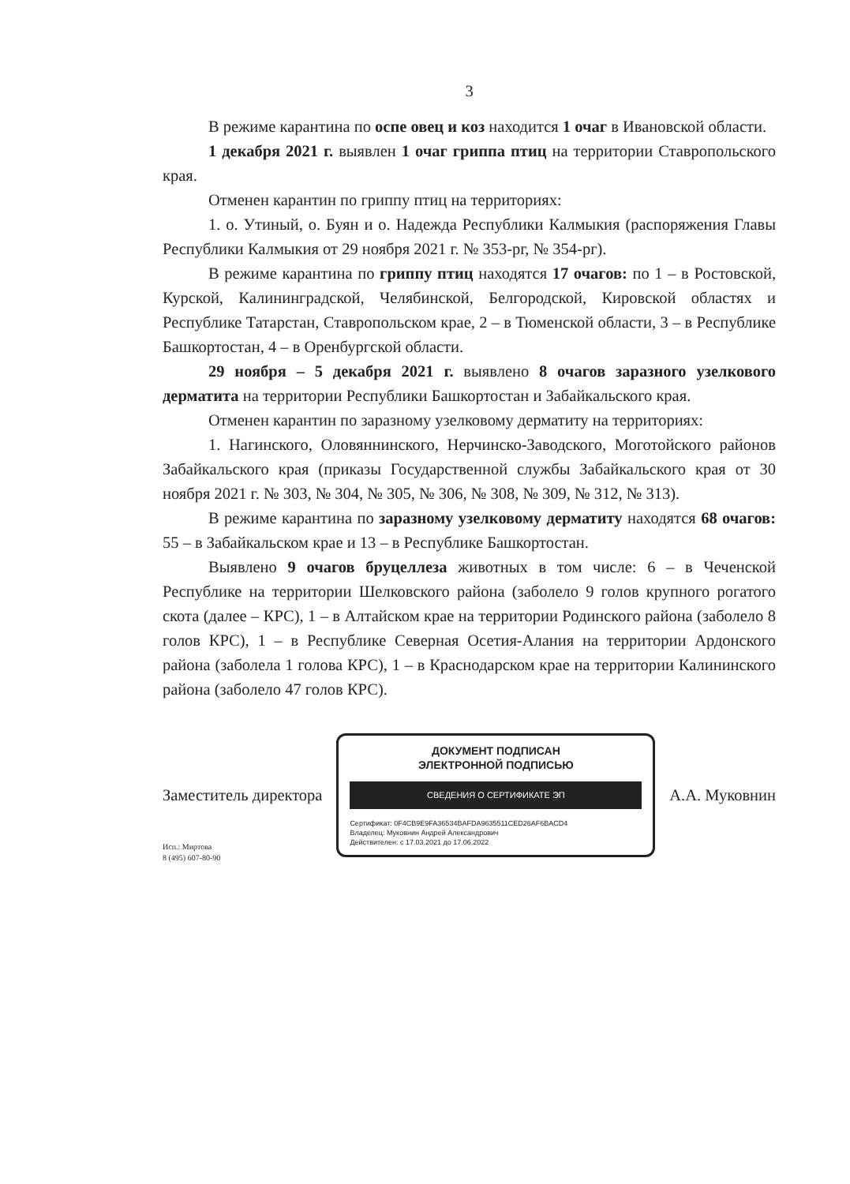3
В режиме карантина по оспе овец и коз находится 1 очаг в Ивановской области.
1 декабря 2021 г. выявлен 1 очаг гриппа птиц на территории Ставропольского края.
Отменен карантин по гриппу птиц на территориях:
1. о. Утиный, о. Буян и о. Надежда Республики Калмыкия (распоряжения Главы Республики Калмыкия от 29 ноября 2021 г. № 353-рг, № 354-рг).
В режиме карантина по гриппу птиц находятся 17 очагов: по 1 – в Ростовской, Курской, Калининградской, Челябинской, Белгородской, Кировской областях и Республике Татарстан, Ставропольском крае, 2 – в Тюменской области, 3 – в Республике Башкортостан, 4 – в Оренбургской области.
29 ноября – 5 декабря 2021 г. выявлено 8 очагов заразного узелкового дерматита на территории Республики Башкортостан и Забайкальского края.
Отменен карантин по заразному узелковому дерматиту на территориях:
1. Нагинского, Оловяннинского, Нерчинско-Заводского, Моготойского районов Забайкальского края (приказы Государственной службы Забайкальского края от 30 ноября 2021 г. № 303, № 304, № 305, № 306, № 308, № 309, № 312, № 313).
В режиме карантина по заразному узелковому дерматиту находятся 68 очагов: 55 – в Забайкальском крае и 13 – в Республике Башкортостан.
Выявлено 9 очагов бруцеллеза животных в том числе: 6 – в Чеченской Республике на территории Шелковского района (заболело 9 голов крупного рогатого скота (далее – КРС), 1 – в Алтайском крае на территории Родинского района (заболело 8 голов КРС), 1 – в Республике Северная Осетия-Алания на территории Ардонского района (заболела 1 голова КРС), 1 – в Краснодарском крае на территории Калининского района (заболело 47 голов КРС).
Заместитель директора
ДОКУМЕНТ ПОДПИСАН
ЭЛЕКТРОННОЙ ПОДПИСЬЮ
СВЕДЕНИЯ О СЕРТИФИКАТЕ ЭП
Сертификат: 0F4CB9E9FA36534BAFDA9635511CED26AF6BACD4
Владелец: Муковнин Андрей Александрович
Действителен: с 17.03.2021 до 17.06.2022
А.А. Муковнин
Исп.: Миртова
8 (495) 607-80-90